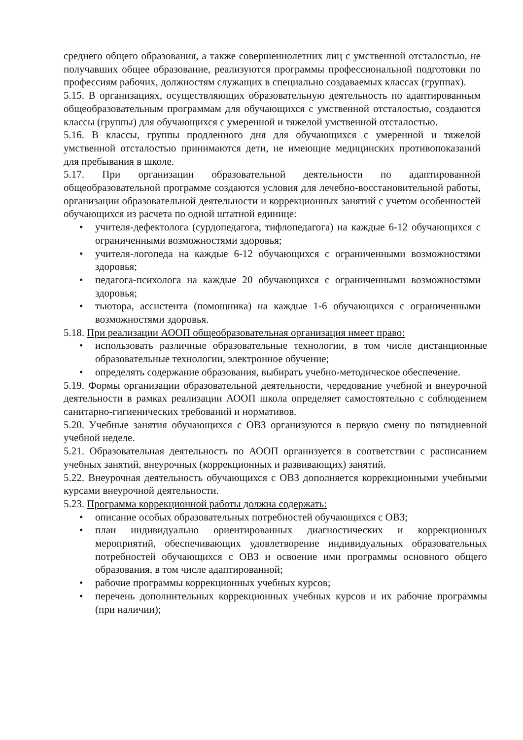среднего общего образования, а также совершеннолетних лиц с умственной отсталостью, не получавших общее образование, реализуются программы профессиональной подготовки по профессиям рабочих, должностям служащих в специально создаваемых классах (группах).
5.15. В организациях, осуществляющих образовательную деятельность по адаптированным общеобразовательным программам для обучающихся с умственной отсталостью, создаются классы (группы) для обучающихся с умеренной и тяжелой умственной отсталостью.
5.16. В классы, группы продленного дня для обучающихся с умеренной и тяжелой умственной отсталостью принимаются дети, не имеющие медицинских противопоказаний для пребывания в школе.
5.17. При организации образовательной деятельности по адаптированной общеобразовательной программе создаются условия для лечебно-восстановительной работы, организации образовательной деятельности и коррекционных занятий с учетом особенностей обучающихся из расчета по одной штатной единице:
• учителя-дефектолога (сурдопедагога, тифлопедагога) на каждые 6-12 обучающихся с ограниченными возможностями здоровья;
• учителя-логопеда на каждые 6-12 обучающихся с ограниченными возможностями здоровья;
• педагога-психолога на каждые 20 обучающихся с ограниченными возможностями здоровья;
• тьютора, ассистента (помощника) на каждые 1-6 обучающихся с ограниченными возможностями здоровья.
5.18. При реализации АООП общеобразовательная организация имеет право:
• использовать различные образовательные технологии, в том числе дистанционные образовательные технологии, электронное обучение;
• определять содержание образования, выбирать учебно-методическое обеспечение.
5.19. Формы организации образовательной деятельности, чередование учебной и внеурочной деятельности в рамках реализации АООП школа определяет самостоятельно с соблюдением санитарно-гигиенических требований и нормативов.
5.20. Учебные занятия обучающихся с ОВЗ организуются в первую смену по пятидневной учебной неделе.
5.21. Образовательная деятельность по АООП организуется в соответствии с расписанием учебных занятий, внеурочных (коррекционных и развивающих) занятий.
5.22. Внеурочная деятельность обучающихся с ОВЗ дополняется коррекционными учебными курсами внеурочной деятельности.
5.23. Программа коррекционной работы должна содержать:
• описание особых образовательных потребностей обучающихся с ОВЗ;
• план индивидуально ориентированных диагностических и коррекционных мероприятий, обеспечивающих удовлетворение индивидуальных образовательных потребностей обучающихся с ОВЗ и освоение ими программы основного общего образования, в том числе адаптированной;
• рабочие программы коррекционных учебных курсов;
• перечень дополнительных коррекционных учебных курсов и их рабочие программы (при наличии);